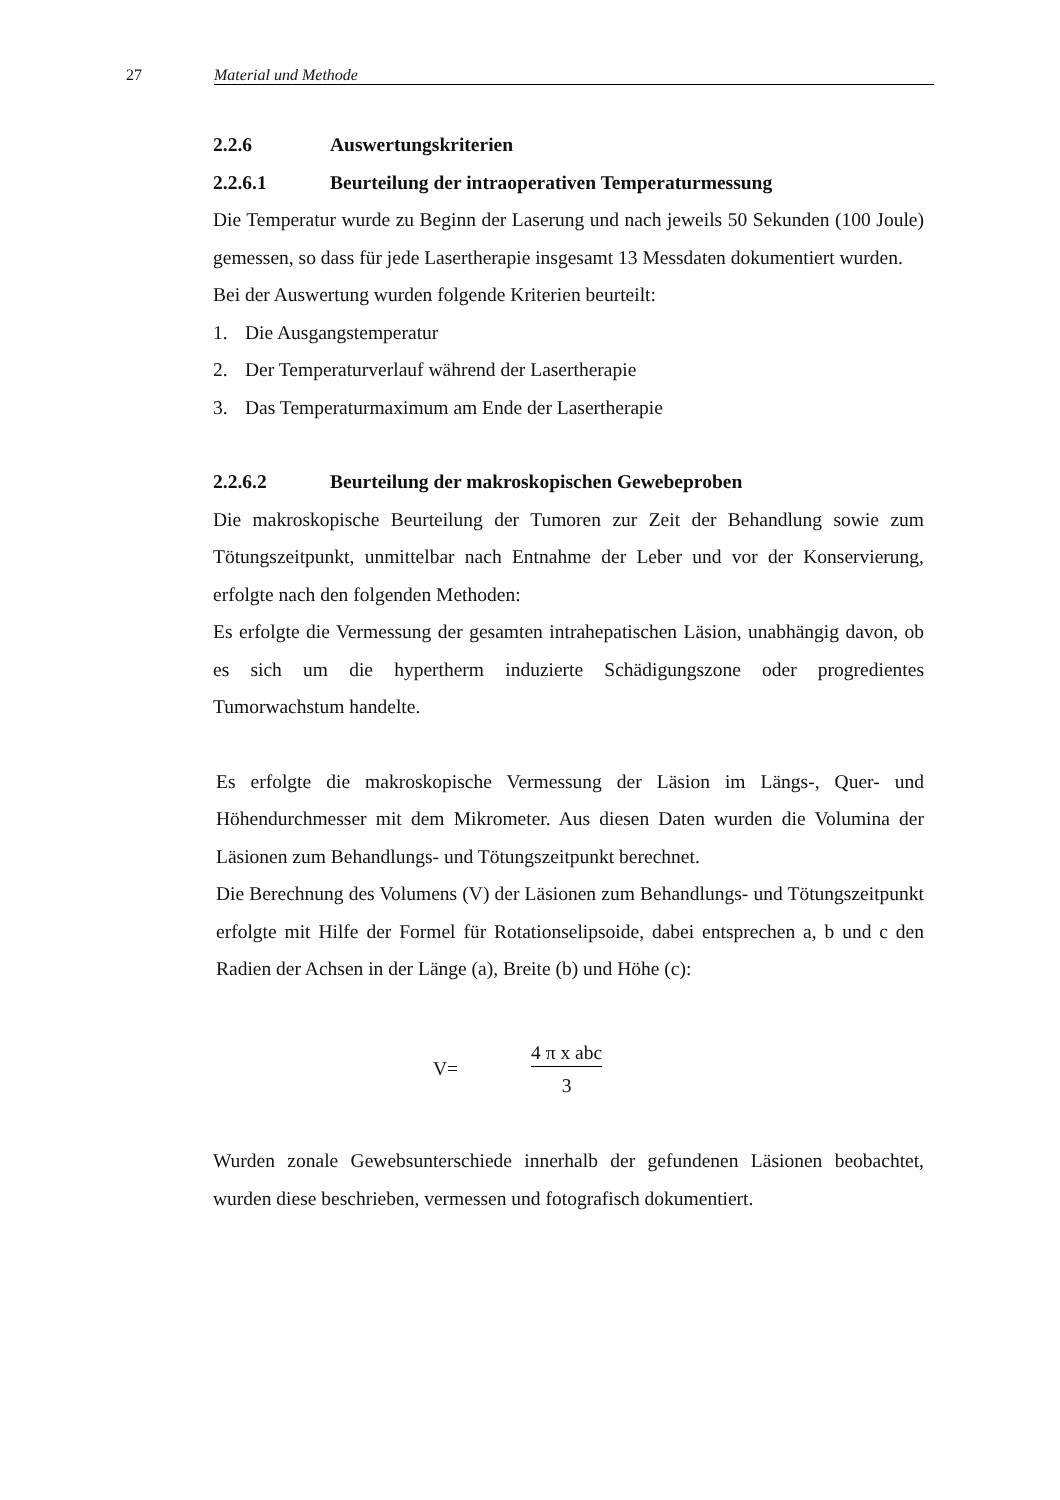27 Material und Methode
2.2.6 Auswertungskriterien
2.2.6.1 Beurteilung der intraoperativen Temperaturmessung
Die Temperatur wurde zu Beginn der Laserung und nach jeweils 50 Sekunden (100 Joule) gemessen, so dass für jede Lasertherapie insgesamt 13 Messdaten dokumentiert wurden.
Bei der Auswertung wurden folgende Kriterien beurteilt:
1. Die Ausgangstemperatur
2. Der Temperaturverlauf während der Lasertherapie
3. Das Temperaturmaximum am Ende der Lasertherapie
2.2.6.2 Beurteilung der makroskopischen Gewebeproben
Die makroskopische Beurteilung der Tumoren zur Zeit der Behandlung sowie zum Tötungszeitpunkt, unmittelbar nach Entnahme der Leber und vor der Konservierung, erfolgte nach den folgenden Methoden:
Es erfolgte die Vermessung der gesamten intrahepatischen Läsion, unabhängig davon, ob es sich um die hypertherm induzierte Schädigungszone oder progredientes Tumorwachstum handelte.
Es erfolgte die makroskopische Vermessung der Läsion im Längs-, Quer- und Höhendurchmesser mit dem Mikrometer. Aus diesen Daten wurden die Volumina der Läsionen zum Behandlungs- und Tötungszeitpunkt berechnet.
Die Berechnung des Volumens (V) der Läsionen zum Behandlungs- und Tötungszeitpunkt erfolgte mit Hilfe der Formel für Rotationselipsoide, dabei entsprechen a, b und c den Radien der Achsen in der Länge (a), Breite (b) und Höhe (c):
V=
4 π x abc
3
Wurden zonale Gewebsunterschiede innerhalb der gefundenen Läsionen beobachtet, wurden diese beschrieben, vermessen und fotografisch dokumentiert.